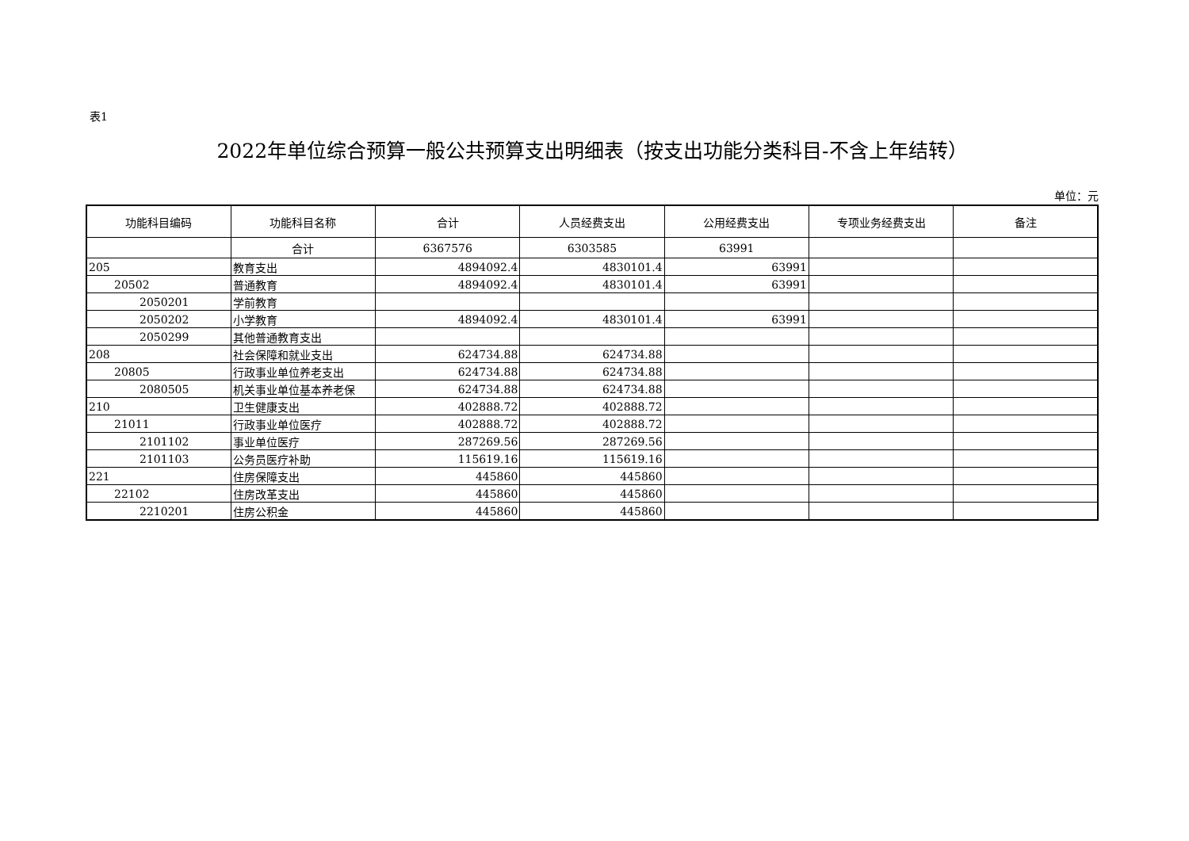表1
2022年单位综合预算一般公共预算支出明细表（按支出功能分类科目-不含上年结转）
单位：元
| 功能科目编码 | 功能科目名称 | 合计 | 人员经费支出 | 公用经费支出 | 专项业务经费支出 | 备注 |
| --- | --- | --- | --- | --- | --- | --- |
| | 合计 | 6367576 | 6303585 | 63991 | | |
| 205 | 教育支出 | 4894092.4 | 4830101.4 | 63991 | | |
| 20502 | 普通教育 | 4894092.4 | 4830101.4 | 63991 | | |
| 2050201 | 学前教育 | | | | | |
| 2050202 | 小学教育 | 4894092.4 | 4830101.4 | 63991 | | |
| 2050299 | 其他普通教育支出 | | | | | |
| 208 | 社会保障和就业支出 | 624734.88 | 624734.88 | | | |
| 20805 | 行政事业单位养老支出 | 624734.88 | 624734.88 | | | |
| 2080505 | 机关事业单位基本养老保 | 624734.88 | 624734.88 | | | |
| 210 | 卫生健康支出 | 402888.72 | 402888.72 | | | |
| 21011 | 行政事业单位医疗 | 402888.72 | 402888.72 | | | |
| 2101102 | 事业单位医疗 | 287269.56 | 287269.56 | | | |
| 2101103 | 公务员医疗补助 | 115619.16 | 115619.16 | | | |
| 221 | 住房保障支出 | 445860 | 445860 | | | |
| 22102 | 住房改革支出 | 445860 | 445860 | | | |
| 2210201 | 住房公积金 | 445860 | 445860 | | | |